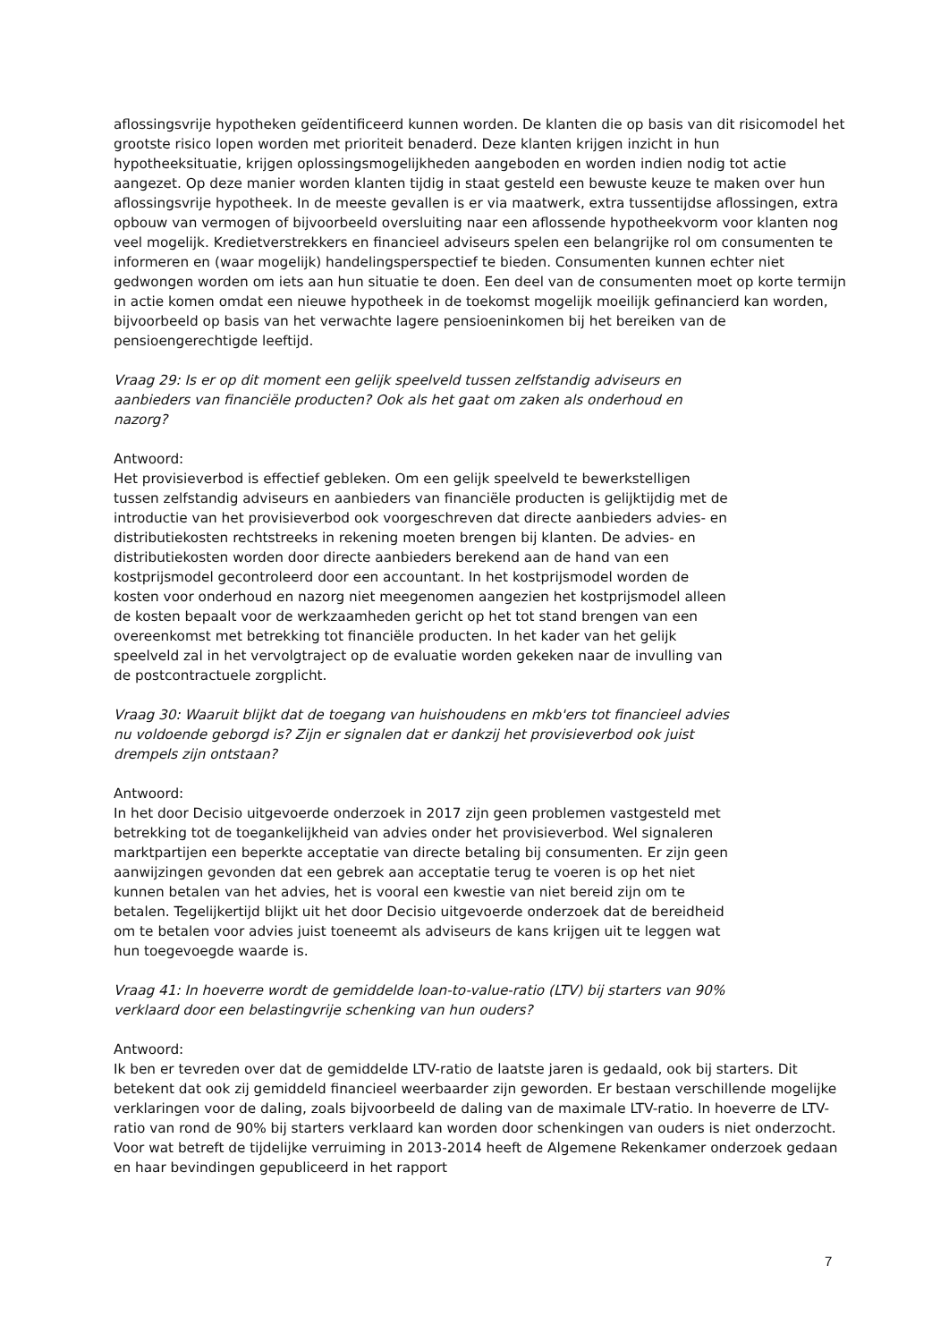aflossingsvrije hypotheken geïdentificeerd kunnen worden. De klanten die op basis van dit risicomodel het grootste risico lopen worden met prioriteit benaderd. Deze klanten krijgen inzicht in hun hypotheeksituatie, krijgen oplossingsmogelijkheden aangeboden en worden indien nodig tot actie aangezet. Op deze manier worden klanten tijdig in staat gesteld een bewuste keuze te maken over hun aflossingsvrije hypotheek. In de meeste gevallen is er via maatwerk, extra tussentijdse aflossingen, extra opbouw van vermogen of bijvoorbeeld oversluiting naar een aflossende hypotheekvorm voor klanten nog veel mogelijk. Kredietverstrekkers en financieel adviseurs spelen een belangrijke rol om consumenten te informeren en (waar mogelijk) handelingsperspectief te bieden. Consumenten kunnen echter niet gedwongen worden om iets aan hun situatie te doen. Een deel van de consumenten moet op korte termijn in actie komen omdat een nieuwe hypotheek in de toekomst mogelijk moeilijk gefinancierd kan worden, bijvoorbeeld op basis van het verwachte lagere pensioeninkomen bij het bereiken van de pensioengerechtigde leeftijd.
Vraag 29: Is er op dit moment een gelijk speelveld tussen zelfstandig adviseurs en aanbieders van financiële producten? Ook als het gaat om zaken als onderhoud en nazorg?
Antwoord:
Het provisieverbod is effectief gebleken. Om een gelijk speelveld te bewerkstelligen tussen zelfstandig adviseurs en aanbieders van financiële producten is gelijktijdig met de introductie van het provisieverbod ook voorgeschreven dat directe aanbieders advies- en distributiekosten rechtstreeks in rekening moeten brengen bij klanten. De advies- en distributiekosten worden door directe aanbieders berekend aan de hand van een kostprijsmodel gecontroleerd door een accountant. In het kostprijsmodel worden de kosten voor onderhoud en nazorg niet meegenomen aangezien het kostprijsmodel alleen de kosten bepaalt voor de werkzaamheden gericht op het tot stand brengen van een overeenkomst met betrekking tot financiële producten. In het kader van het gelijk speelveld zal in het vervolgtraject op de evaluatie worden gekeken naar de invulling van de postcontractuele zorgplicht.
Vraag 30: Waaruit blijkt dat de toegang van huishoudens en mkb'ers tot financieel advies nu voldoende geborgd is? Zijn er signalen dat er dankzij het provisieverbod ook juist drempels zijn ontstaan?
Antwoord:
In het door Decisio uitgevoerde onderzoek in 2017 zijn geen problemen vastgesteld met betrekking tot de toegankelijkheid van advies onder het provisieverbod. Wel signaleren marktpartijen een beperkte acceptatie van directe betaling bij consumenten. Er zijn geen aanwijzingen gevonden dat een gebrek aan acceptatie terug te voeren is op het niet kunnen betalen van het advies, het is vooral een kwestie van niet bereid zijn om te betalen. Tegelijkertijd blijkt uit het door Decisio uitgevoerde onderzoek dat de bereidheid om te betalen voor advies juist toeneemt als adviseurs de kans krijgen uit te leggen wat hun toegevoegde waarde is.
Vraag 41: In hoeverre wordt de gemiddelde loan-to-value-ratio (LTV) bij starters van 90% verklaard door een belastingvrije schenking van hun ouders?
Antwoord:
Ik ben er tevreden over dat de gemiddelde LTV-ratio de laatste jaren is gedaald, ook bij starters. Dit betekent dat ook zij gemiddeld financieel weerbaarder zijn geworden. Er bestaan verschillende mogelijke verklaringen voor de daling, zoals bijvoorbeeld de daling van de maximale LTV-ratio. In hoeverre de LTV-ratio van rond de 90% bij starters verklaard kan worden door schenkingen van ouders is niet onderzocht. Voor wat betreft de tijdelijke verruiming in 2013-2014 heeft de Algemene Rekenkamer onderzoek gedaan en haar bevindingen gepubliceerd in het rapport
7